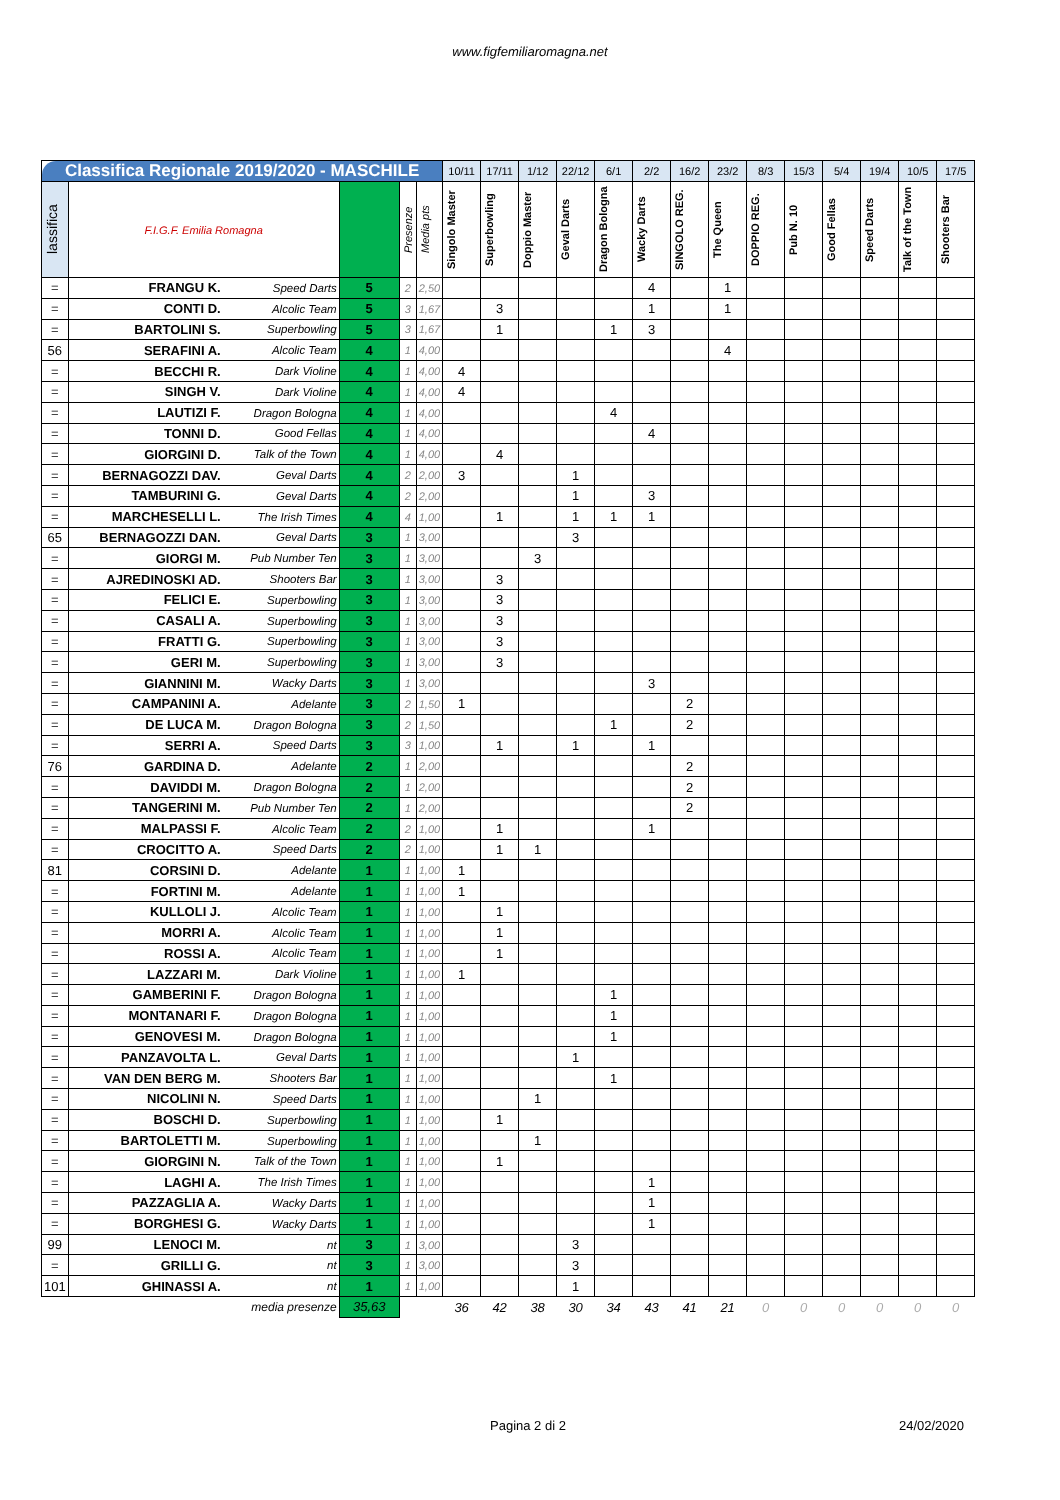www.figfemiliaromagna.net
| Classifica Regionale 2019/2020 - MASCHILE | | | | | | 10/11 | 17/11 | 1/12 | 22/12 | 6/1 | 2/2 | 16/2 | 23/2 | 8/3 | 15/3 | 5/4 | 19/4 | 10/5 | 17/5 |
| lassifica | F.I.G.F. Emilia Romagna | | | Presenze | Media pts | Singolo Master | Superbowling | Doppio Master | Geval Darts | Dragon Bologna | Wacky Darts | SINGOLO REG. | The Queen | DOPPIO REG. | Pub N. 10 | Good Fellas | Speed Darts | Talk of the Town | Shooters Bar |
| = | FRANGU K. | Speed Darts | 5 | 2 | 2,50 | | | | | | 4 | | 1 | | | | | | |
| = | CONTI D. | Alcolic Team | 5 | 3 | 1,67 | | 3 | | | | 1 | | 1 | | | | | | |
| = | BARTOLINI S. | Superbowling | 5 | 3 | 1,67 | | 1 | | | 1 | 3 | | | | | | | | |
| 56 | SERAFINI A. | Alcolic Team | 4 | 1 | 4,00 | | | | | | | | 4 | | | | | | |
| = | BECCHI R. | Dark Violine | 4 | 1 | 4,00 | 4 | | | | | | | | | | | | | |
| = | SINGH V. | Dark Violine | 4 | 1 | 4,00 | 4 | | | | | | | | | | | | | |
| = | LAUTIZI F. | Dragon Bologna | 4 | 1 | 4,00 | | | | | 4 | | | | | | | | | |
| = | TONNI D. | Good Fellas | 4 | 1 | 4,00 | | | | | | 4 | | | | | | | | |
| = | GIORGINI D. | Talk of the Town | 4 | 1 | 4,00 | | 4 | | | | | | | | | | | | |
| = | BERNAGOZZI DAV. | Geval Darts | 4 | 2 | 2,00 | 3 | | | 1 | | | | | | | | | | |
| = | TAMBURINI G. | Geval Darts | 4 | 2 | 2,00 | | | | 1 | | 3 | | | | | | | | |
| = | MARCHESELLI L. | The Irish Times | 4 | 4 | 1,00 | | 1 | | 1 | 1 | 1 | | | | | | | | |
| 65 | BERNAGOZZI DAN. | Geval Darts | 3 | 1 | 3,00 | | | | 3 | | | | | | | | | | |
| = | GIORGI M. | Pub Number Ten | 3 | 1 | 3,00 | | | 3 | | | | | | | | | | | |
| = | AJREDINOSKI AD. | Shooters Bar | 3 | 1 | 3,00 | | 3 | | | | | | | | | | | | |
| = | FELICI E. | Superbowling | 3 | 1 | 3,00 | | 3 | | | | | | | | | | | | |
| = | CASALI A. | Superbowling | 3 | 1 | 3,00 | | 3 | | | | | | | | | | | | |
| = | FRATTI G. | Superbowling | 3 | 1 | 3,00 | | 3 | | | | | | | | | | | | |
| = | GERI M. | Superbowling | 3 | 1 | 3,00 | | 3 | | | | | | | | | | | | |
| = | GIANNINI M. | Wacky Darts | 3 | 1 | 3,00 | | | | | | 3 | | | | | | | | |
| = | CAMPANINI A. | Adelante | 3 | 2 | 1,50 | 1 | | | | | | 2 | | | | | | | |
| = | DE LUCA M. | Dragon Bologna | 3 | 2 | 1,50 | | | | | 1 | | 2 | | | | | | | |
| = | SERRI A. | Speed Darts | 3 | 3 | 1,00 | | 1 | | 1 | | 1 | | | | | | | | |
| 76 | GARDINA D. | Adelante | 2 | 1 | 2,00 | | | | | | | 2 | | | | | | | |
| = | DAVIDDI M. | Dragon Bologna | 2 | 1 | 2,00 | | | | | | | 2 | | | | | | | |
| = | TANGERINI M. | Pub Number Ten | 2 | 1 | 2,00 | | | | | | | 2 | | | | | | | |
| = | MALPASSI F. | Alcolic Team | 2 | 2 | 1,00 | | 1 | | | | 1 | | | | | | | | |
| = | CROCITTO A. | Speed Darts | 2 | 2 | 1,00 | | 1 | 1 | | | | | | | | | | | |
| 81 | CORSINI D. | Adelante | 1 | 1 | 1,00 | 1 | | | | | | | | | | | | | |
| = | FORTINI M. | Adelante | 1 | 1 | 1,00 | 1 | | | | | | | | | | | | | |
| = | KULLOLI J. | Alcolic Team | 1 | 1 | 1,00 | | 1 | | | | | | | | | | | | |
| = | MORRI A. | Alcolic Team | 1 | 1 | 1,00 | | 1 | | | | | | | | | | | | |
| = | ROSSI A. | Alcolic Team | 1 | 1 | 1,00 | | 1 | | | | | | | | | | | | |
| = | LAZZARI M. | Dark Violine | 1 | 1 | 1,00 | 1 | | | | | | | | | | | | | |
| = | GAMBERINI F. | Dragon Bologna | 1 | 1 | 1,00 | | | | | 1 | | | | | | | | | |
| = | MONTANARI F. | Dragon Bologna | 1 | 1 | 1,00 | | | | | 1 | | | | | | | | | |
| = | GENOVESI M. | Dragon Bologna | 1 | 1 | 1,00 | | | | | 1 | | | | | | | | | |
| = | PANZAVOLTA L. | Geval Darts | 1 | 1 | 1,00 | | | | 1 | | | | | | | | | | |
| = | VAN DEN BERG M. | Shooters Bar | 1 | 1 | 1,00 | | | | | 1 | | | | | | | | | |
| = | NICOLINI N. | Speed Darts | 1 | 1 | 1,00 | | | 1 | | | | | | | | | | | |
| = | BOSCHI D. | Superbowling | 1 | 1 | 1,00 | | 1 | | | | | | | | | | | | |
| = | BARTOLETTI M. | Superbowling | 1 | 1 | 1,00 | | | 1 | | | | | | | | | | | |
| = | GIORGINI N. | Talk of the Town | 1 | 1 | 1,00 | | 1 | | | | | | | | | | | | |
| = | LAGHI A. | The Irish Times | 1 | 1 | 1,00 | | | | | | 1 | | | | | | | | |
| = | PAZZAGLIA A. | Wacky Darts | 1 | 1 | 1,00 | | | | | | 1 | | | | | | | | |
| = | BORGHESI G. | Wacky Darts | 1 | 1 | 1,00 | | | | | | 1 | | | | | | | | |
| 99 | LENOCI M. | nt | 3 | 1 | 3,00 | | | | 3 | | | | | | | | | | |
| = | GRILLI G. | nt | 3 | 1 | 3,00 | | | | 3 | | | | | | | | | | |
| 101 | GHINASSI A. | nt | 1 | 1 | 1,00 | | | | 1 | | | | | | | | | | |
| | | media presenze | 35,63 | | | 36 | 42 | 38 | 30 | 34 | 43 | 41 | 21 | 0 | 0 | 0 | 0 | 0 | 0 |
Pagina 2 di 2 24/02/2020